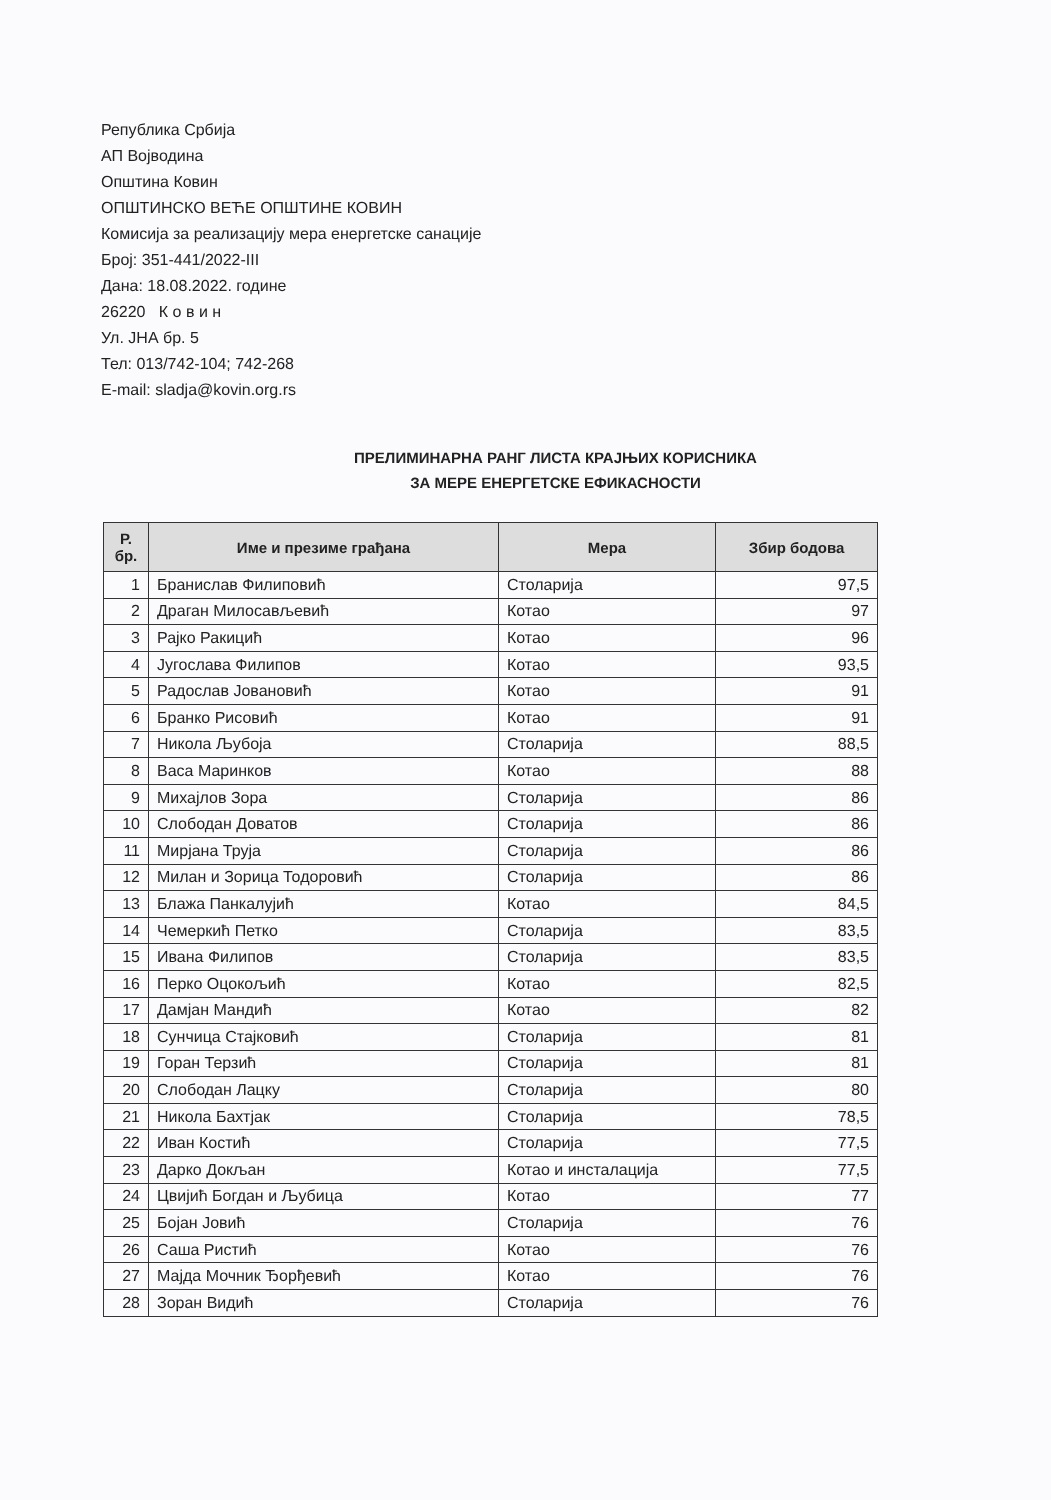Република Србија
АП Војводина
Општина Ковин
ОПШТИНСКО ВЕЋЕ ОПШТИНЕ КОВИН
Комисија за реализацију мера енергетске санације
Број: 351-441/2022-III
Дана: 18.08.2022. године
26220 К о в и н
Ул. ЈНА бр. 5
Тел: 013/742-104; 742-268
E-mail: sladja@kovin.org.rs
ПРЕЛИМИНАРНА РАНГ ЛИСТА КРАЈЊИХ КОРИСНИКА
ЗА МЕРЕ ЕНЕРГЕТСКЕ ЕФИКАСНОСТИ
| Р. бр. | Име и презиме грађана | Мера | Збир бодова |
| --- | --- | --- | --- |
| 1 | Бранислав Филиповић | Столарија | 97,5 |
| 2 | Драган Милосављевић | Котао | 97 |
| 3 | Рајко Ракицић | Котао | 96 |
| 4 | Југослава Филипов | Котао | 93,5 |
| 5 | Радослав Јовановић | Котао | 91 |
| 6 | Бранко Рисовић | Котао | 91 |
| 7 | Никола Љубоја | Столарија | 88,5 |
| 8 | Васа Маринков | Котао | 88 |
| 9 | Михајлов Зора | Столарија | 86 |
| 10 | Слободан Доватов | Столарија | 86 |
| 11 | Мирјана Труја | Столарија | 86 |
| 12 | Милан и Зорица Тодоровић | Столарија | 86 |
| 13 | Блажа Панкалујић | Котао | 84,5 |
| 14 | Чемеркић Петко | Столарија | 83,5 |
| 15 | Ивана Филипов | Столарија | 83,5 |
| 16 | Перко Оцокољић | Котао | 82,5 |
| 17 | Дамјан Мандић | Котао | 82 |
| 18 | Сунчица Стајковић | Столарија | 81 |
| 19 | Горан Терзић | Столарија | 81 |
| 20 | Слободан Лацку | Столарија | 80 |
| 21 | Никола Бахтјак | Столарија | 78,5 |
| 22 | Иван Костић | Столарија | 77,5 |
| 23 | Дарко Докљан | Котао и инсталација | 77,5 |
| 24 | Цвијић Богдан и Љубица | Котао | 77 |
| 25 | Бојан Јовић | Столарија | 76 |
| 26 | Саша Ристић | Котао | 76 |
| 27 | Мајда Мочник Ђорђевић | Котао | 76 |
| 28 | Зоран Видић | Столарија | 76 |